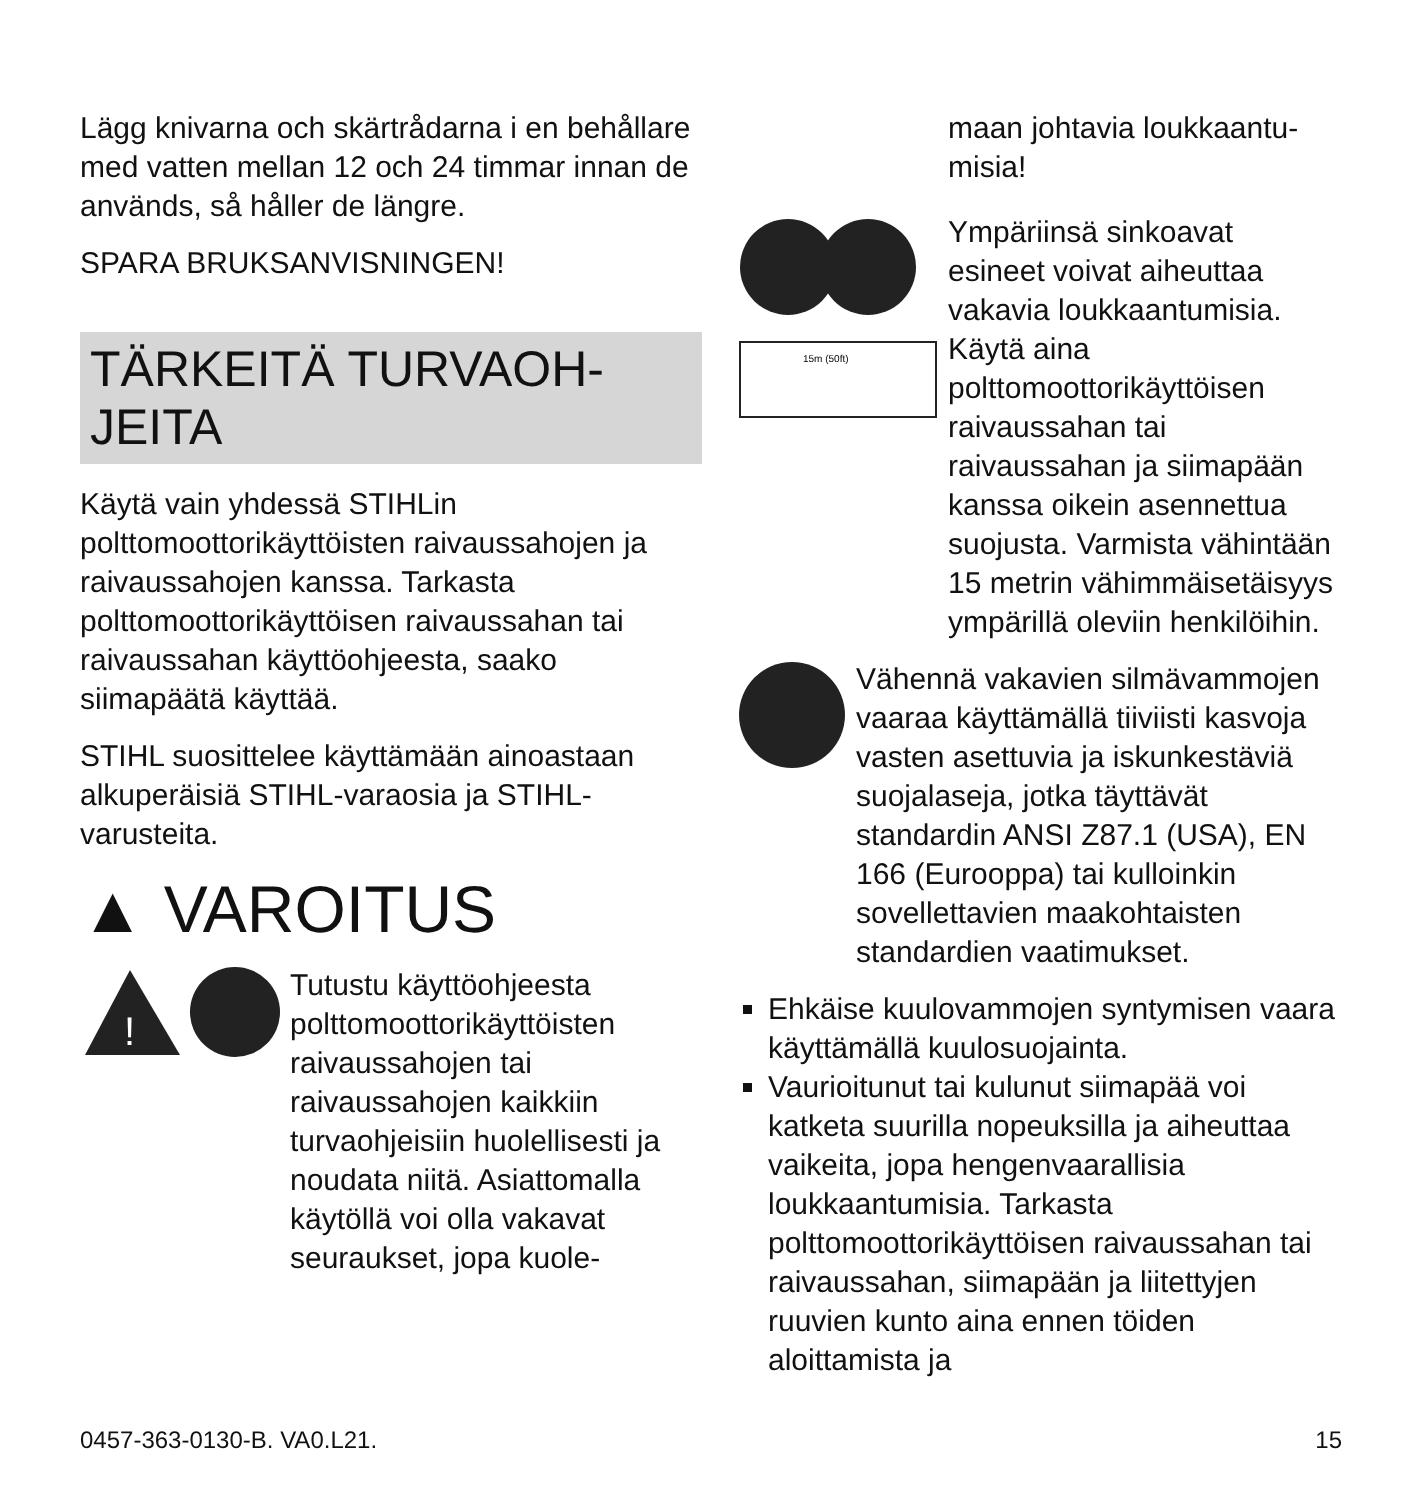Lägg knivarna och skärtrådarna i en behållare med vatten mellan 12 och 24 timmar innan de används, så håller de längre.
SPARA BRUKSANVISNINGEN!
TÄRKEITÄ TURVAOH-
JEITA
Käytä vain yhdessä STIHLin polttomoottorikäyttöisten raivaussahojen ja raivaussahojen kanssa. Tarkasta polttomoottorikäyttöisen raivaussahan tai raivaussahan käyttöohjeesta, saako siimapäätä käyttää.
STIHL suosittelee käyttämään ainoastaan alkuperäisiä STIHL-varaosia ja STIHL-varusteita.
▲ VAROITUS
!
Tutustu käyttöohjeesta polttomoottorikäyttöisten raivaussahojen tai raivaussahojen kaikkiin turvaohjeisiin huolellisesti ja noudata niitä. Asiattomalla käytöllä voi olla vakavat seuraukset, jopa kuole-
maan johtavia loukkaantu-
misia!
15m (50ft)
Ympäriinsä sinkoavat esineet voivat aiheuttaa vakavia loukkaantumisia. Käytä aina polttomoottorikäyttöisen raivaussahan tai raivaussahan ja siimapään kanssa oikein asennettua suojusta. Varmista vähintään 15 metrin vähimmäisetäisyys ympärillä oleviin henkilöihin.
Vähennä vakavien silmävammojen vaaraa käyttämällä tiiviisti kasvoja vasten asettuvia ja iskunkestäviä suojalaseja, jotka täyttävät standardin ANSI Z87.1 (USA), EN 166 (Eurooppa) tai kulloinkin sovellettavien maakohtaisten standardien vaatimukset.
Ehkäise kuulovammojen syntymisen vaara käyttämällä kuulosuojainta.
Vaurioitunut tai kulunut siimapää voi katketa suurilla nopeuksilla ja aiheuttaa vaikeita, jopa hengenvaarallisia loukkaantumisia. Tarkasta polttomoottorikäyttöisen raivaussahan tai raivaussahan, siimapään ja liitettyjen ruuvien kunto aina ennen töiden aloittamista ja
0457-363-0130-B. VA0.L21. 15